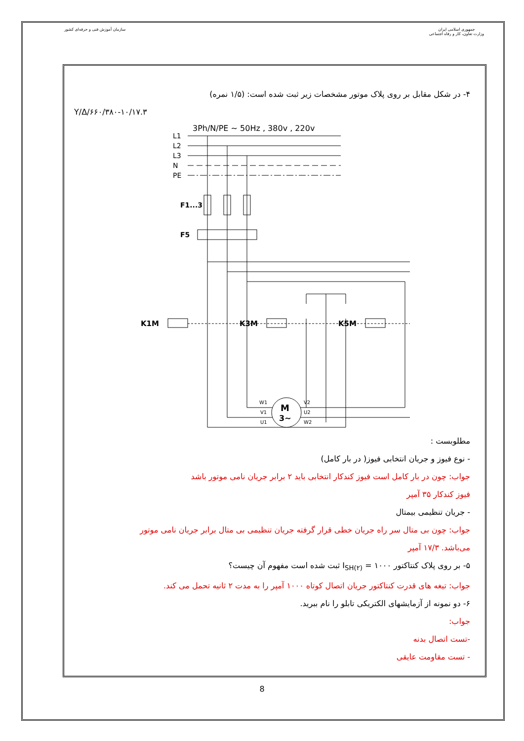سازمان آموزش فنی و حرفه‌ای کشور
جمهوری اسلامی ایران
وزارت تعاون، کار و رفاه اجتماعی
۴- در شکل مقابل بر روی پلاک موتور مشخصات زیر ثبت شده است: (۱/۵ نمره)
Y/Δ/۶۶۰/۳۸۰-۱۰/۱۷.۳
3Ph/N/PE ~ 50Hz , 380v , 220v
L1
L2
L3
N
PE
F1...3
F5
K1M
K3M
K5M
M
3~
W1
V1
U1
V2
U2
W2
مطلوبست :
- نوع فیوز و جریان انتخابی فیوز( در بار کامل)
جواب: چون در بار کامل است فیوز کندکار انتخابی باید ۲ برابر جریان نامی موتور باشد
فیوز کندکار ۳۵ آمپر
- جریان تنظیمی بیمتال
جواب: چون بی متال سر راه جریان خطی قرار گرفته جریان تنظیمی بی متال برابر جریان نامی موتور
می‌باشد. ۱۷/۳ آمپر
۵- بر روی پلاک کنتاکتور I<sub>SH(۲)</sub> = ۱۰۰۰ ثبت شده است مفهوم آن چیست؟
جواب: تیغه های قدرت کنتاکتور جریان اتصال کوتاه ۱۰۰۰ آمپر را به مدت ۲ ثانیه تحمل می کند.
۶- دو نمونه از آزمایشهای الکتریکی تابلو را نام ببرید.
جواب:
-تست اتصال بدنه
- تست مقاومت عایقی
8